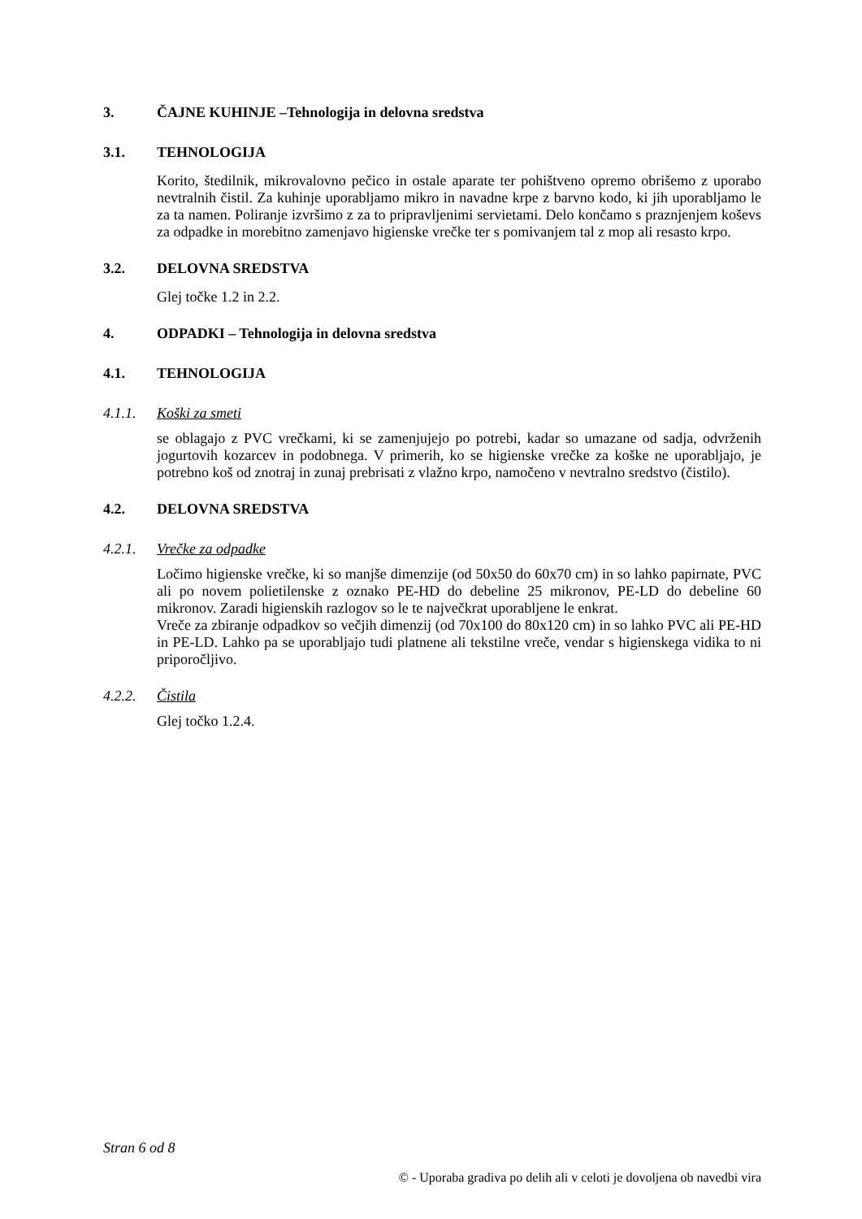3. ČAJNE KUHINJE –Tehnologija in delovna sredstva
3.1. TEHNOLOGIJA
Korito, štedilnik, mikrovalovno pečico in ostale aparate ter pohištveno opremo obrišemo z uporabo nevtralnih čistil. Za kuhinje uporabljamo mikro in navadne krpe z barvno kodo, ki jih uporabljamo le za ta namen. Poliranje izvršimo z za to pripravljenimi servietami. Delo končamo s praznjenjem koševs za odpadke in morebitno zamenjavo higienske vrečke ter s pomivanjem tal z mop ali resasto krpo.
3.2. DELOVNA SREDSTVA
Glej točke 1.2 in 2.2.
4. ODPADKI – Tehnologija in delovna sredstva
4.1. TEHNOLOGIJA
4.1.1. Koški za smeti
se oblagajo z PVC vrečkami, ki se zamenjujejo po potrebi, kadar so umazane od sadja, odvrženih jogurtovih kozarcev in podobnega. V primerih, ko se higienske vrečke za koške ne uporabljajo, je potrebno koš od znotraj in zunaj prebrisati z vlažno krpo, namočeno v nevtralno sredstvo (čistilo).
4.2. DELOVNA SREDSTVA
4.2.1. Vrečke za odpadke
Ločimo higienske vrečke, ki so manjše dimenzije (od 50x50 do 60x70 cm) in so lahko papirnate, PVC ali po novem polietilenske z oznako PE-HD do debeline 25 mikronov, PE-LD do debeline 60 mikronov. Zaradi higienskih razlogov so le te največkrat uporabljene le enkrat.
Vreče za zbiranje odpadkov so večjih dimenzij (od 70x100 do 80x120 cm) in so lahko PVC ali PE-HD in PE-LD. Lahko pa se uporabljajo tudi platnene ali tekstilne vreče, vendar s higienskega vidika to ni priporočljivo.
4.2.2. Čistila
Glej točko 1.2.4.
Stran 6 od 8
© - Uporaba gradiva po delih ali v celoti je dovoljena ob navedbi vira